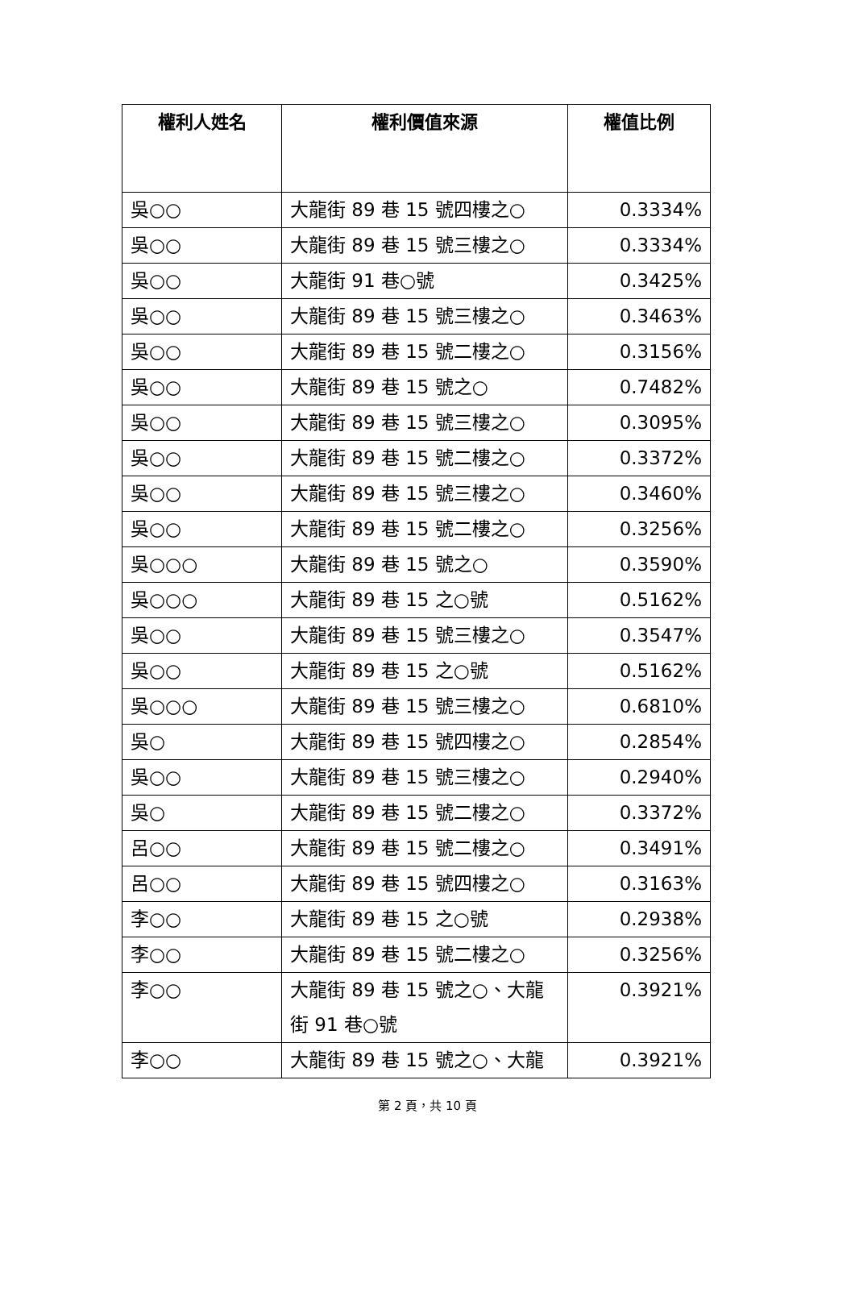| 權利人姓名 | 權利價值來源 | 權值比例 |
| --- | --- | --- |
| 吳○○ | 大龍街 89 巷 15 號四樓之○ | 0.3334% |
| 吳○○ | 大龍街 89 巷 15 號三樓之○ | 0.3334% |
| 吳○○ | 大龍街 91 巷○號 | 0.3425% |
| 吳○○ | 大龍街 89 巷 15 號三樓之○ | 0.3463% |
| 吳○○ | 大龍街 89 巷 15 號二樓之○ | 0.3156% |
| 吳○○ | 大龍街 89 巷 15 號之○ | 0.7482% |
| 吳○○ | 大龍街 89 巷 15 號三樓之○ | 0.3095% |
| 吳○○ | 大龍街 89 巷 15 號二樓之○ | 0.3372% |
| 吳○○ | 大龍街 89 巷 15 號三樓之○ | 0.3460% |
| 吳○○ | 大龍街 89 巷 15 號二樓之○ | 0.3256% |
| 吳○○○ | 大龍街 89 巷 15 號之○ | 0.3590% |
| 吳○○○ | 大龍街 89 巷 15 之○號 | 0.5162% |
| 吳○○ | 大龍街 89 巷 15 號三樓之○ | 0.3547% |
| 吳○○ | 大龍街 89 巷 15 之○號 | 0.5162% |
| 吳○○○ | 大龍街 89 巷 15 號三樓之○ | 0.6810% |
| 吳○ | 大龍街 89 巷 15 號四樓之○ | 0.2854% |
| 吳○○ | 大龍街 89 巷 15 號三樓之○ | 0.2940% |
| 吳○ | 大龍街 89 巷 15 號二樓之○ | 0.3372% |
| 呂○○ | 大龍街 89 巷 15 號二樓之○ | 0.3491% |
| 呂○○ | 大龍街 89 巷 15 號四樓之○ | 0.3163% |
| 李○○ | 大龍街 89 巷 15 之○號 | 0.2938% |
| 李○○ | 大龍街 89 巷 15 號二樓之○ | 0.3256% |
| 李○○ | 大龍街 89 巷 15 號之○、大龍街 91 巷○號 | 0.3921% |
| 李○○ | 大龍街 89 巷 15 號之○、大龍 | 0.3921% |
第 2 頁，共 10 頁